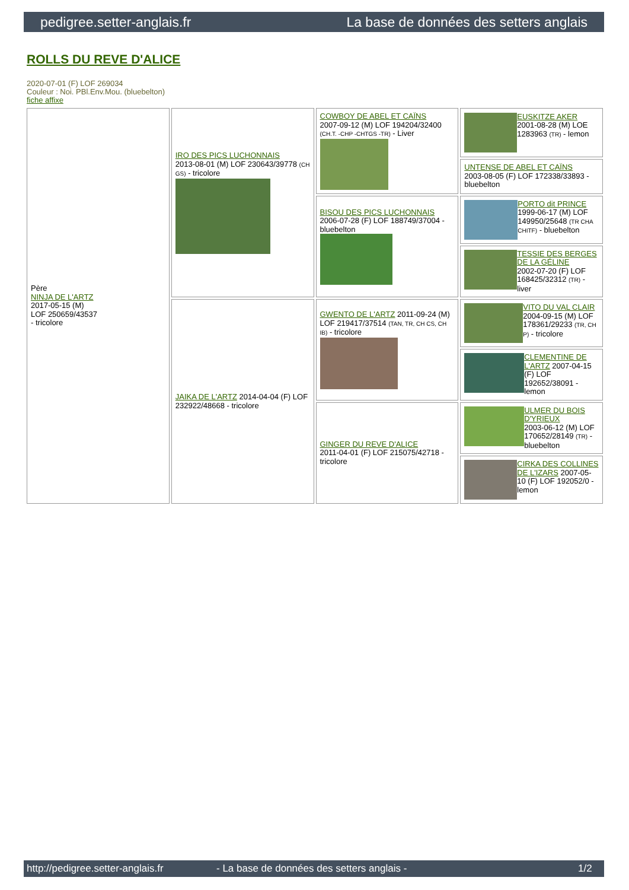pedigree.setter-anglais.fr La base de données des setters anglais
ROLLS DU REVE D'ALICE
2020-07-01 (F) LOF 269034
Couleur : Noi. PBl.Env.Mou. (bluebelton)
fiche affixe
| Père NINJA DE L'ARTZ 2017-05-15 (M) LOF 250659/43537 - tricolore | IRO DES PICS LUCHONNAIS 2013-08-01 (M) LOF 230643/39778 (CH GS) - tricolore | COWBOY DE ABEL ET CAÏNS 2007-09-12 (M) LOF 194204/32400 (CH.T. -CHP -CHTGS -TR) - Liver | EUSKITZE AKER 2001-08-28 (M) LOE 1283963 (TR) - lemon |
| | | | UNTENSE DE ABEL ET CAÏNS 2003-08-05 (F) LOF 172338/33893 - bluebelton |
| | | BISOU DES PICS LUCHONNAIS 2006-07-28 (F) LOF 188749/37004 - bluebelton | PORTO dit PRINCE 1999-06-17 (M) LOF 149950/25648 (TR CHA CHITF) - bluebelton |
| | | | TESSIE DES BERGES DE LA GÉLINE 2002-07-20 (F) LOF 168425/32312 (TR) - liver |
| | JAIKA DE L'ARTZ 2014-04-04 (F) LOF 232922/48668 - tricolore | GWENTO DE L'ARTZ 2011-09-24 (M) LOF 219417/37514 (TAN, TR, CH CS, CH IB) - tricolore | VITO DU VAL CLAIR 2004-09-15 (M) LOF 178361/29233 (TR, CH P) - tricolore |
| | | | CLEMENTINE DE L'ARTZ 2007-04-15 (F) LOF 192652/38091 - lemon |
| | | GINGER DU REVE D'ALICE 2011-04-01 (F) LOF 215075/42718 - tricolore | ULMER DU BOIS D'YRIEUX 2003-06-12 (M) LOF 170652/28149 (TR) - bluebelton |
| | | | CIRKA DES COLLINES DE L'IZARS 2007-05-10 (F) LOF 192052/0 - lemon |
http://pedigree.setter-anglais.fr - La base de données des setters anglais - 1/2